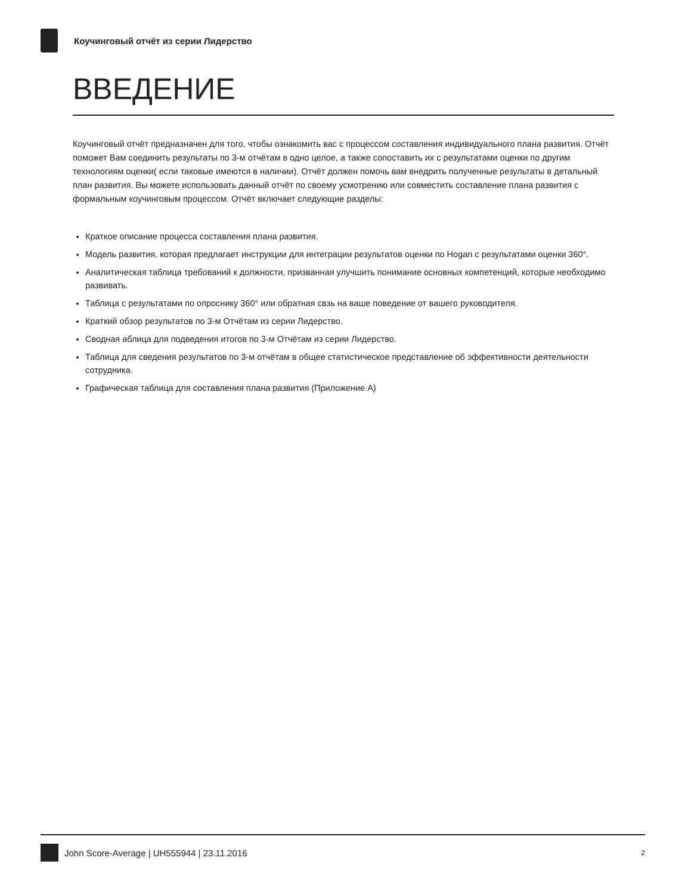Коучинговый отчёт из серии Лидерство
ВВЕДЕНИЕ
Коучинговый отчёт предназначен для того, чтобы ознакомить вас с процессом составления индивидуального плана развития. Отчёт поможет Вам соединить результаты по 3-м отчётам в одно целое, а также сопоставить их с результатами оценки по другим технологиям оценки( если таковые имеются в наличии). Отчёт должен помочь вам внедрить полученные результаты в детальный план развития. Вы можете использовать данный отчёт по своему усмотрению или совместить составление плана развития с формальным коучинговым процессом. Отчёт включает следующие разделы:
Краткое описание процесса составления плана развития.
Модель развития, которая предлагает инструкции для интеграции результатов оценки по Hogan с результатами оценки 360°.
Аналитическая таблица требований к должности, призванная улучшить понимание основных компетенций, которые необходимо развивать.
Таблица с результатами по опроснику 360° или обратная свзь на ваше поведение от вашего руководителя.
Краткий обзор результатов по 3-м Отчётам из серии Лидерство.
Сводная аблица для подведения итогов по 3-м Отчётам из серии Лидерство.
Таблица для сведения результатов по 3-м отчётам в общее статистическое представление об эффективности деятельности сотрудника.
Графическая таблица для составления плана развития (Приложение А)
John Score-Average | UH555944 | 23.11.2016 2